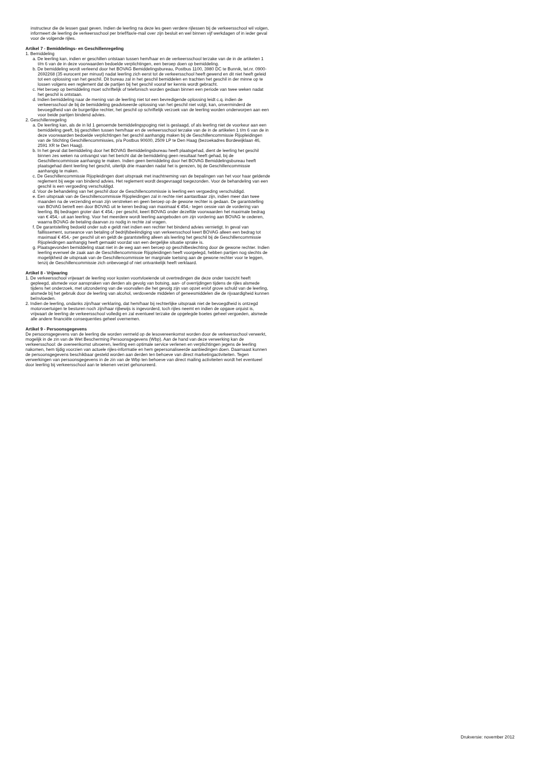instructeur die de lessen gaat geven. Indien de leerling na deze les geen verdere rijlessen bij de verkeersschool wil volgen, informeert de leerling de verkeersschool per brief/fax/e-mail over zijn besluit en wel binnen vijf werkdagen of in ieder geval voor de volgende rijles.
Artikel 7 - Bemiddelings- en Geschillenregeling
1. Bemiddeling
a. De leerling kan, indien er geschillen ontstaan tussen hem/haar en de verkeersschool terzake van de in de artikelen 1 t/m 6 van de in deze voorwaarden bedoelde verplichtingen, een beroep doen op bemiddeling.
b. De bemiddeling wordt verleend door het BOVAG Bemiddelingsbureau, Postbus 1100, 3980 DC te Bunnik, tel.nr. 0900- 2692268 (35 eurocent per minuut) nadat leerling zich eerst tot de verkeersschool heeft gewend en dit niet heeft geleid tot een oplossing van het geschil. Dit bureau zal in het geschil bemiddelen en trachten het geschil in der minne op te lossen volgens een reglement dat de partijen bij het geschil vooraf ter kennis wordt gebracht.
c. Het beroep op bemiddeling moet schriftelijk of telefonisch worden gedaan binnen een periode van twee weken nadat het geschil is ontstaan.
d. Indien bemiddeling naar de mening van de leerling niet tot een bevredigende oplossing leidt c.q. indien de verkeersschool de bij de bemiddeling geadviseerde oplossing van het geschil niet volgt, kan, onverminderd de bevoegdheid van de burgerlijke rechter, het geschil op schriftelijk verzoek van de leerling worden onderworpen aan een voor beide partijen bindend advies.
2. Geschillenregeling
a. De leerling kan, als de in lid 1 genoemde bemiddelingspoging niet is geslaagd, of als leerling niet de voorkeur aan een bemiddeling geeft, bij geschillen tussen hem/haar en de verkeersschool terzake van de in de artikelen 1 t/m 6 van de in deze voorwaarden bedoelde verplichtingen het geschil aanhangig maken bij de Geschillencommissie Rijopleidingen van de Stichting Geschillencommissies, p/a Postbus 90600, 2509 LP te Den Haag (bezoekadres Bordewijklaan 46, 2591 XR te Den Haag).
b. In het geval dat bemiddeling door het BOVAG Bemiddelingsbureau heeft plaatsgehad, dient de leerling het geschil binnen zes weken na ontvangst van het bericht dat de bemiddeling geen resultaat heeft gehad, bij de Geschillencommissie aanhangig te maken. Indien geen bemiddeling door het BOVAG Bemiddelingsbureau heeft plaatsgehad dient leerling het geschil, uiterlijk drie maanden nadat het is gerezen, bij de Geschillencommissie aanhangig te maken.
c. De Geschillencommissie Rijopleidingen doet uitspraak met inachtneming van de bepalingen van het voor haar geldende reglement bij wege van bindend advies. Het reglement wordt desgevraagd toegezonden. Voor de behandeling van een geschil is een vergoeding verschuldigd.
d. Voor de behandeling van het geschil door de Geschillencommissie is leerling een vergoeding verschuldigd.
e. Een uitspraak van de Geschillencommissie Rijopleidingen zal in rechte niet aantastbaar zijn, indien meer dan twee maanden na de verzending ervan zijn verstreken en geen beroep op de gewone rechter is gedaan. De garantstelling van BOVAG betreft een door BOVAG uit te keren bedrag van maximaal € 454,- tegen cessie van de vordering van leerling. Bij bedragen groter dan € 454,- per geschil, keert BOVAG onder dezelfde voorwaarden het maximale bedrag van € 454,- uit aan leerling. Voor het meerdere wordt leerling aangeboden om zijn vordering aan BOVAG te cederen, waarna BOVAG de betaling daarvan zo nodig in rechte zal vragen.
f. De garantstelling bedoeld onder sub e geldt niet indien een rechter het bindend advies vernietigt. In geval van faillissement, surseance van betaling of bedrijfsbeëindiging van verkeersschool keert BOVAG alleen een bedrag tot maximaal € 454,- per geschil uit en geldt de garantstelling alleen als leerling het geschil bij de Geschillencommissie Rijopleidingen aanhangig heeft gemaakt voordat van een dergelijke situatie sprake is.
g. Plaatsgevonden bemiddeling staat niet in de weg aan een beroep op geschilbeslechting door de gewone rechter. Indien leerling evenwel de zaak aan de Geschillencommissie Rijopleidingen heeft voorgelegd, hebben partijen nog slechts de mogelijkheid de uitspraak van de Geschillencommissie ter marginale toetsing aan de gewone rechter voor te leggen, tenzij de Geschillencommissie zich onbevoegd of niet ontvankelijk heeft verklaard.
Artikel 8 - Vrijwaring
1. De verkeersschool vrijwaart de leerling voor kosten voortvloeiende uit overtredingen die deze onder toezicht heeft gepleegd, alsmede voor aanspraken van derden als gevolg van botsing, aan- of overrijdingen tijdens de rijles alsmede tijdens het onderzoek, met uitzondering van die voorvallen die het gevolg zijn van opzet en/of grove schuld van de leerling, alsmede bij het gebruik door de leerling van alcohol, verdovende middelen of geneesmiddelen die de rijvaardigheid kunnen beïnvloeden.
2. Indien de leerling, ondanks zijn/haar verklaring, dat hem/haar bij rechterlijke uitspraak niet de bevoegdheid is ontzegd motorvoertuigen te besturen noch zijn/haar rijbewijs is ingevorderd, toch rijles neemt en indien de opgave onjuist is, vrijwaart de leerling de verkeersschool volledig en zal eventueel terzake de opgelegde boetes geheel vergoeden, alsmede alle andere financiële consequenties geheel overnemen.
Artikel 9 - Persoonsgegevens
De persoonsgegevens van de leerling die worden vermeld op de lesovereenkomst worden door de verkeersschool verwerkt, mogelijk in de zin van de Wet Bescherming Persoonsgegevens (Wbp). Aan de hand van deze verwerking kan de verkeersschool: de overeenkomst uitvoeren, leerling een optimale service verlenen en verplichtingen jegens de leerling nakomen, hem tijdig voorzien van actuele rijles-informatie en hem gepersonaliseerde aanbiedingen doen. Daarnaast kunnen de persoonsgegevens beschikbaar gesteld worden aan derden ten behoeve van direct marketingactiviteiten. Tegen verwerkingen van persoonsgegevens in de zin van de Wbp ten behoeve van direct mailing activiteiten wordt het eventueel door leerling bij verkeersschool aan te tekenen verzet gehonoreerd.
Drukversie: november 2012